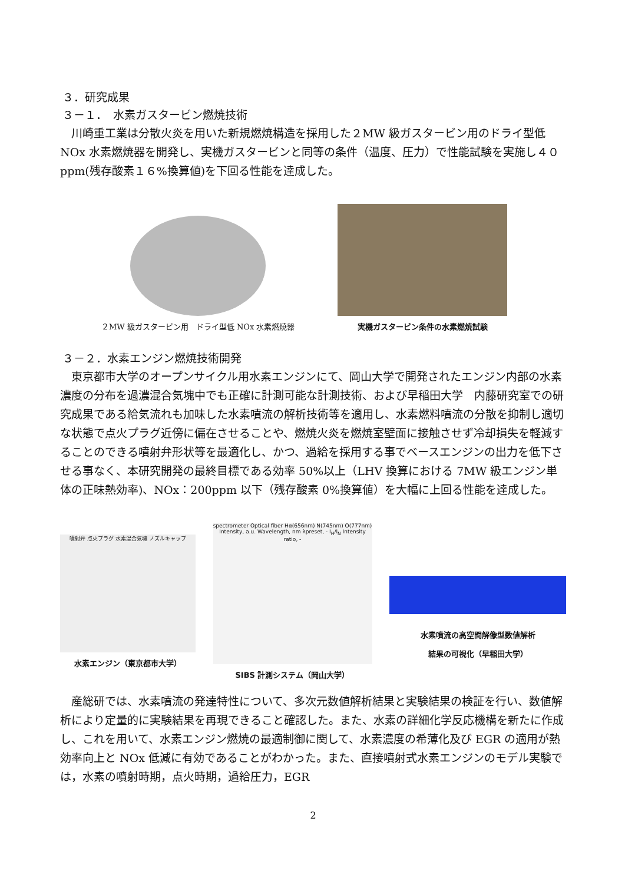３．研究成果
３－１．　水素ガスタービン燃焼技術
　川崎重工業は分散火炎を用いた新規燃焼構造を採用した２MW 級ガスタービン用のドライ型低 NOx 水素燃焼器を開発し、実機ガスタービンと同等の条件（温度、圧力）で性能試験を実施し４０ppm(残存酸素１６%換算値)を下回る性能を達成した。
２MW 級ガスタービン用　ドライ型低 NOx 水素燃焼器
実機ガスタービン条件の水素燃焼試験
３－２．水素エンジン燃焼技術開発
　東京都市大学のオープンサイクル用水素エンジンにて、岡山大学で開発されたエンジン内部の水素濃度の分布を過濃混合気塊中でも正確に計測可能な計測技術、および早稲田大学　内藤研究室での研究成果である給気流れも加味した水素噴流の解析技術等を適用し、水素燃料噴流の分散を抑制し適切な状態で点火プラグ近傍に偏在させることや、燃焼火炎を燃焼室壁面に接触させず冷却損失を軽減することのできる噴射弁形状等を最適化し、かつ、過給を採用する事でベースエンジンの出力を低下させる事なく、本研究開発の最終目標である効率 50%以上（LHV 換算における 7MW 級エンジン単体の正味熱効率)、NOx：200ppm 以下（残存酸素 0%換算値）を大幅に上回る性能を達成した。
噴射弁 点火プラグ 水素混合気塊 ノズルキャップ
水素エンジン（東京都市大学）
spectrometer Optical fiber Hα(656nm) N(745nm) O(777nm) Intensity, a.u. Wavelength, nm λpreset, - I<sub>H</sub>/I<sub>N</sub> Intensity ratio, -
SIBS 計測システム（岡山大学）
水素噴流の高空間解像型数値解析
結果の可視化（早稲田大学）
　産総研では、水素噴流の発達特性について、多次元数値解析結果と実験結果の検証を行い、数値解析により定量的に実験結果を再現できること確認した。また、水素の詳細化学反応機構を新たに作成し、これを用いて、水素エンジン燃焼の最適制御に関して、水素濃度の希薄化及び EGR の適用が熱効率向上と NOx 低減に有効であることがわかった。また、直接噴射式水素エンジンのモデル実験では，水素の噴射時期，点火時期，過給圧力，EGR
2